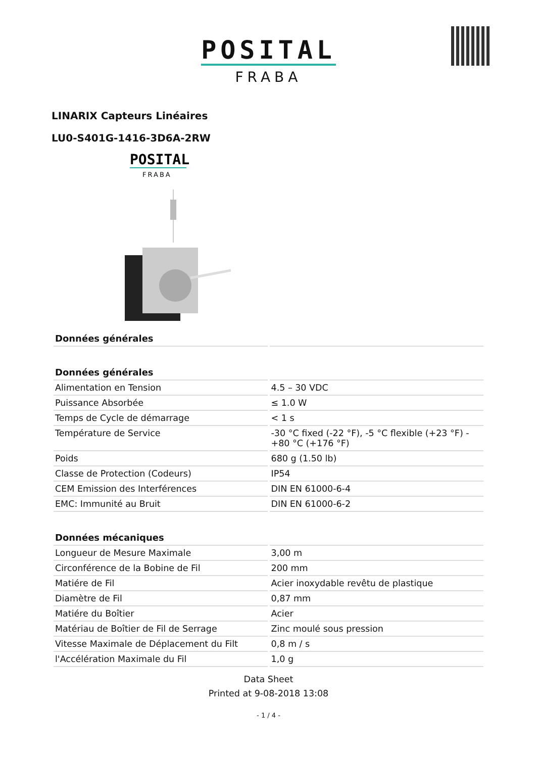POSITAL
FRABA
LINARIX Capteurs Linéaires
LU0-S401G-1416-3D6A-2RW
POSITAL
FRABA
| Données générales | |
| --- | --- |
| Données générales | |
| Alimentation en Tension | 4.5 – 30 VDC |
| Puissance Absorbée | ≤ 1.0 W |
| Temps de Cycle de démarrage | < 1 s |
| Température de Service | -30 °C fixed (-22 °F), -5 °C flexible (+23 °F) - +80 °C (+176 °F) |
| Poids | 680 g (1.50 lb) |
| Classe de Protection (Codeurs) | IP54 |
| CEM Emission des Interférences | DIN EN 61000-6-4 |
| EMC: Immunité au Bruit | DIN EN 61000-6-2 |
| Données mécaniques | |
| Longueur de Mesure Maximale | 3,00 m |
| Circonférence de la Bobine de Fil | 200 mm |
| Matiére de Fil | Acier inoxydable revêtu de plastique |
| Diamètre de Fil | 0,87 mm |
| Matiére du Boîtier | Acier |
| Matériau de Boîtier de Fil de Serrage | Zinc moulé sous pression |
| Vitesse Maximale de Déplacement du Filt | 0,8 m / s |
| l'Accélération Maximale du Fil | 1,0 g |
Data Sheet
Printed at 9-08-2018 13:08
- 1 / 4 -